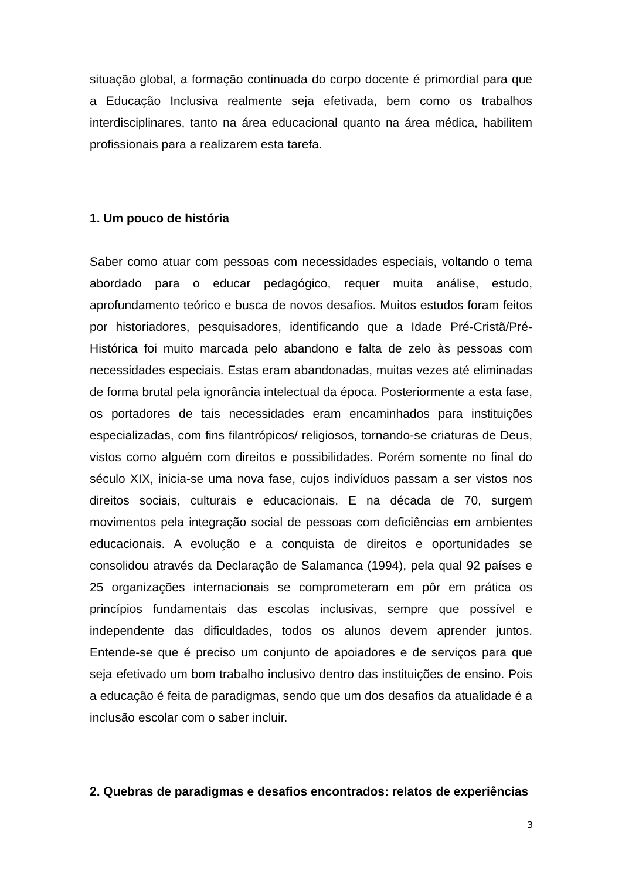situação global, a formação continuada do corpo docente é primordial para que a Educação Inclusiva realmente seja efetivada, bem como os trabalhos interdisciplinares, tanto na área educacional quanto na área médica, habilitem profissionais para a realizarem esta tarefa.
1. Um pouco de história
Saber como atuar com pessoas com necessidades especiais, voltando o tema abordado para o educar pedagógico, requer muita análise, estudo, aprofundamento teórico e busca de novos desafios. Muitos estudos foram feitos por historiadores, pesquisadores, identificando que a Idade Pré-Cristã/Pré-Histórica foi muito marcada pelo abandono e falta de zelo às pessoas com necessidades especiais. Estas eram abandonadas, muitas vezes até eliminadas de forma brutal pela ignorância intelectual da época. Posteriormente a esta fase, os portadores de tais necessidades eram encaminhados para instituições especializadas, com fins filantrópicos/ religiosos, tornando-se criaturas de Deus, vistos como alguém com direitos e possibilidades. Porém somente no final do século XIX, inicia-se uma nova fase, cujos indivíduos passam a ser vistos nos direitos sociais, culturais e educacionais. E na década de 70, surgem movimentos pela integração social de pessoas com deficiências em ambientes educacionais. A evolução e a conquista de direitos e oportunidades se consolidou através da Declaração de Salamanca (1994), pela qual 92 países e 25 organizações internacionais se comprometeram em pôr em prática os princípios fundamentais das escolas inclusivas, sempre que possível e independente das dificuldades, todos os alunos devem aprender juntos. Entende-se que é preciso um conjunto de apoiadores e de serviços para que seja efetivado um bom trabalho inclusivo dentro das instituições de ensino. Pois a educação é feita de paradigmas, sendo que um dos desafios da atualidade é a inclusão escolar com o saber incluir.
2. Quebras de paradigmas e desafios encontrados: relatos de experiências
3